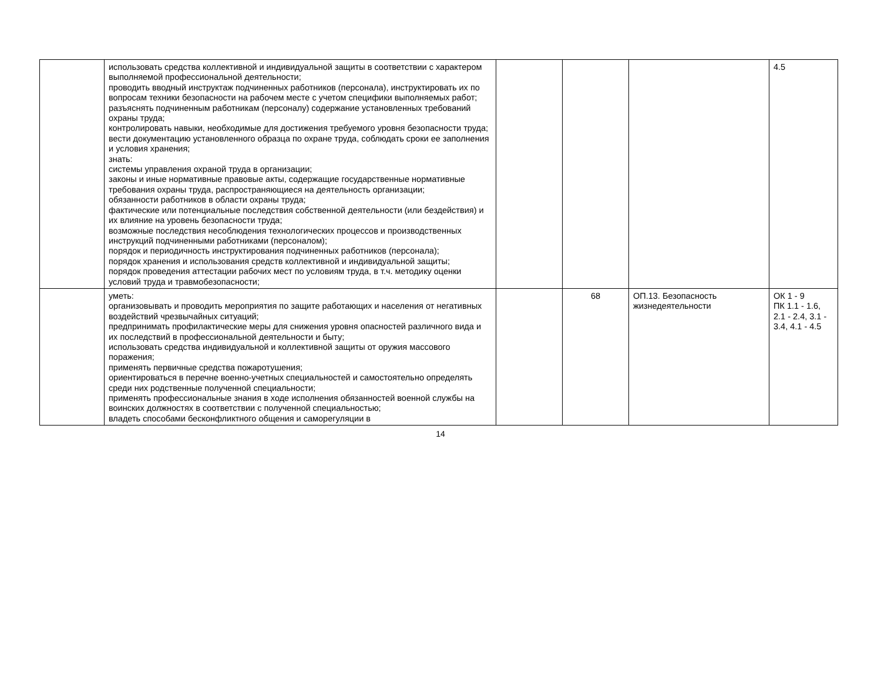| | использовать средства коллективной и индивидуальной защиты в соответствии с характером выполняемой профессиональной деятельности; проводить вводный инструктаж подчиненных работников (персонала), инструктировать их по вопросам техники безопасности на рабочем месте с учетом специфики выполняемых работ; разъяснять подчиненным работникам (персоналу) содержание установленных требований охраны труда; контролировать навыки, необходимые для достижения требуемого уровня безопасности труда; вести документацию установленного образца по охране труда, соблюдать сроки ее заполнения и условия хранения; знать: системы управления охраной труда в организации; законы и иные нормативные правовые акты, содержащие государственные нормативные требования охраны труда, распространяющиеся на деятельность организации; обязанности работников в области охраны труда; фактические или потенциальные последствия собственной деятельности (или бездействия) и их влияние на уровень безопасности труда; возможные последствия несоблюдения технологических процессов и производственных инструкций подчиненными работниками (персоналом); порядок и периодичность инструктирования подчиненных работников (персонала); порядок хранения и использования средств коллективной и индивидуальной защиты; порядок проведения аттестации рабочих мест по условиям труда, в т.ч. методику оценки условий труда и травмобезопасности; | | | | 4.5 |
| | уметь: организовывать и проводить мероприятия по защите работающих и населения от негативных воздействий чрезвычайных ситуаций; предпринимать профилактические меры для снижения уровня опасностей различного вида и их последствий в профессиональной деятельности и быту; использовать средства индивидуальной и коллективной защиты от оружия массового поражения; применять первичные средства пожаротушения; ориентироваться в перечне военно-учетных специальностей и самостоятельно определять среди них родственные полученной специальности; применять профессиональные знания в ходе исполнения обязанностей военной службы на воинских должностях в соответствии с полученной специальностью; владеть способами бесконфликтного общения и саморегуляции в | | 68 | ОП.13. Безопасность жизнедеятельности | ОК 1 - 9 ПК 1.1 - 1.6, 2.1 - 2.4, 3.1 - 3.4, 4.1 - 4.5 |
14